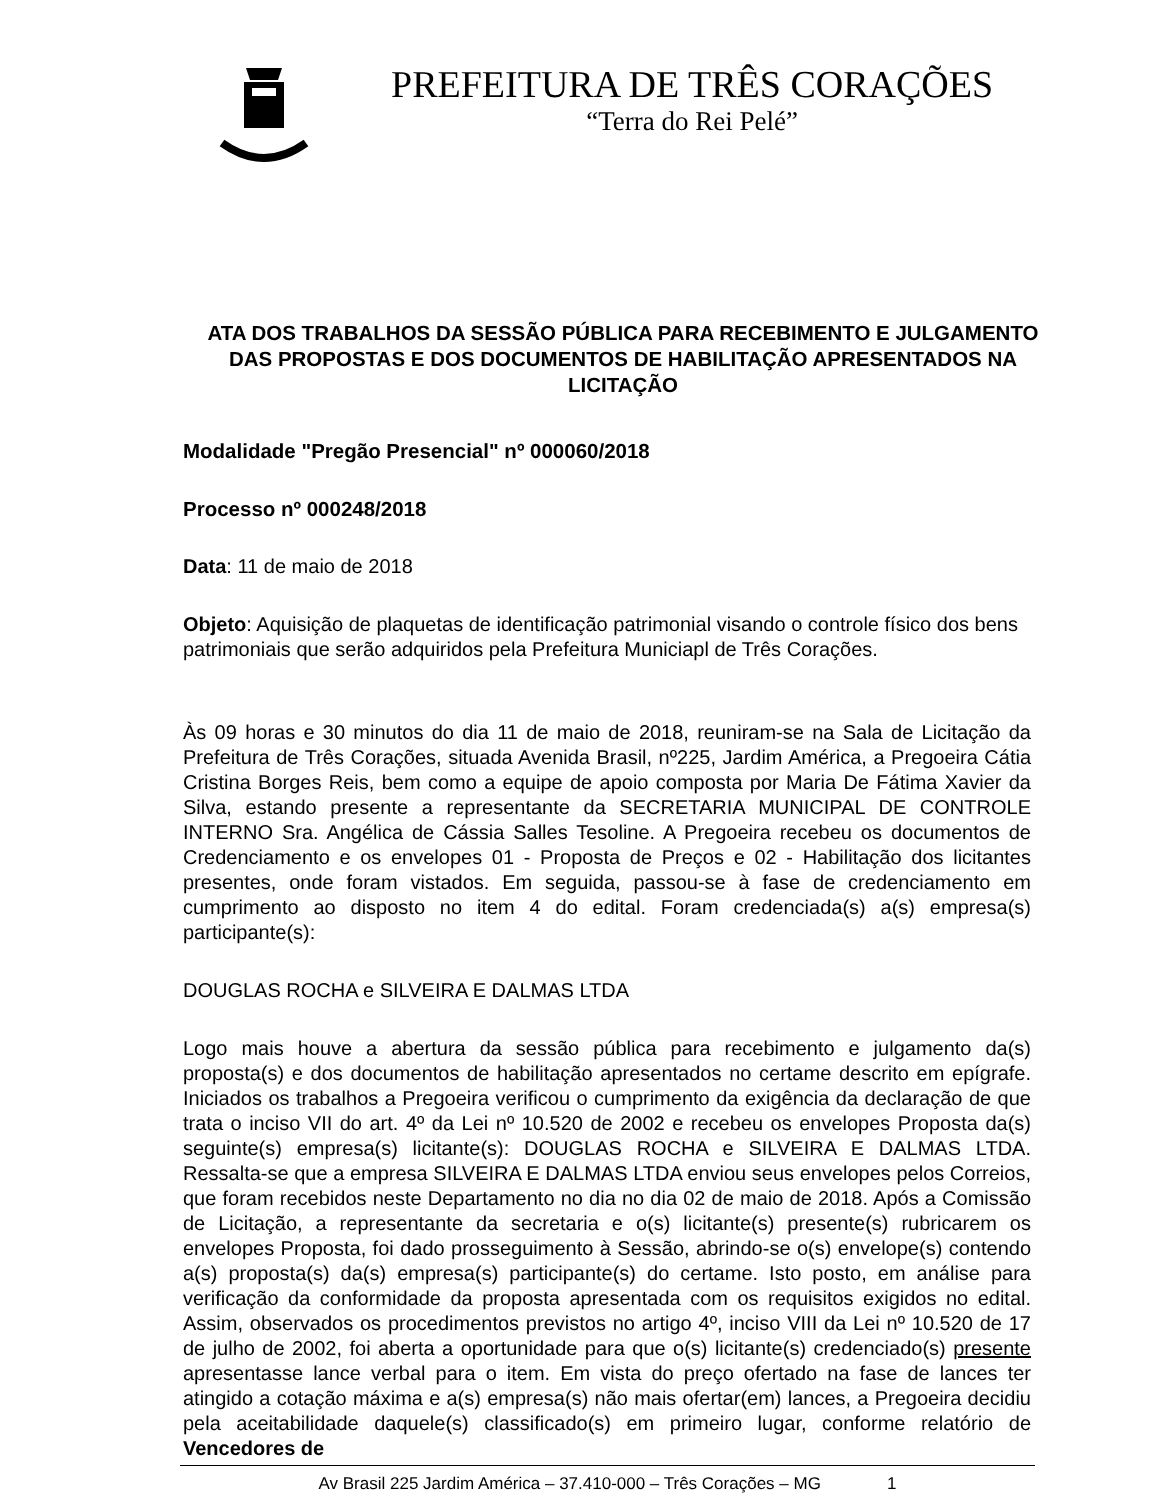PREFEITURA DE TRÊS CORAÇÕES
“Terra do Rei Pelé”
ATA DOS TRABALHOS DA SESSÃO PÚBLICA PARA RECEBIMENTO E JULGAMENTO DAS PROPOSTAS E DOS DOCUMENTOS DE HABILITAÇÃO APRESENTADOS NA LICITAÇÃO
Modalidade "Pregão Presencial" nº 000060/2018
Processo nº 000248/2018
Data: 11 de maio de 2018
Objeto: Aquisição de plaquetas de identificação patrimonial visando o controle físico dos bens patrimoniais que serão adquiridos pela Prefeitura Municiapl de Três Corações.
Às 09 horas e 30 minutos do dia 11 de maio de 2018, reuniram-se na Sala de Licitação da Prefeitura de Três Corações, situada Avenida Brasil, nº225, Jardim América, a Pregoeira Cátia Cristina Borges Reis, bem como a equipe de apoio composta por Maria De Fátima Xavier da Silva, estando presente a representante da SECRETARIA MUNICIPAL DE CONTROLE INTERNO Sra. Angélica de Cássia Salles Tesoline. A Pregoeira recebeu os documentos de Credenciamento e os envelopes 01 - Proposta de Preços e 02 - Habilitação dos licitantes presentes, onde foram vistados. Em seguida, passou-se à fase de credenciamento em cumprimento ao disposto no item 4 do edital. Foram credenciada(s) a(s) empresa(s) participante(s):
DOUGLAS ROCHA e SILVEIRA E DALMAS LTDA
Logo mais houve a abertura da sessão pública para recebimento e julgamento da(s) proposta(s) e dos documentos de habilitação apresentados no certame descrito em epígrafe. Iniciados os trabalhos a Pregoeira verificou o cumprimento da exigência da declaração de que trata o inciso VII do art. 4º da Lei nº 10.520 de 2002 e recebeu os envelopes Proposta da(s) seguinte(s) empresa(s) licitante(s): DOUGLAS ROCHA e SILVEIRA E DALMAS LTDA. Ressalta-se que a empresa SILVEIRA E DALMAS LTDA enviou seus envelopes pelos Correios, que foram recebidos neste Departamento no dia no dia 02 de maio de 2018. Após a Comissão de Licitação, a representante da secretaria e o(s) licitante(s) presente(s) rubricarem os envelopes Proposta, foi dado prosseguimento à Sessão, abrindo-se o(s) envelope(s) contendo a(s) proposta(s) da(s) empresa(s) participante(s) do certame. Isto posto, em análise para verificação da conformidade da proposta apresentada com os requisitos exigidos no edital. Assim, observados os procedimentos previstos no artigo 4º, inciso VIII da Lei nº 10.520 de 17 de julho de 2002, foi aberta a oportunidade para que o(s) licitante(s) credenciado(s) presente apresentasse lance verbal para o item. Em vista do preço ofertado na fase de lances ter atingido a cotação máxima e a(s) empresa(s) não mais ofertar(em) lances, a Pregoeira decidiu pela aceitabilidade daquele(s) classificado(s) em primeiro lugar, conforme relatório de Vencedores de
Av Brasil 225 Jardim América – 37.410-000 – Três Corações – MG 1